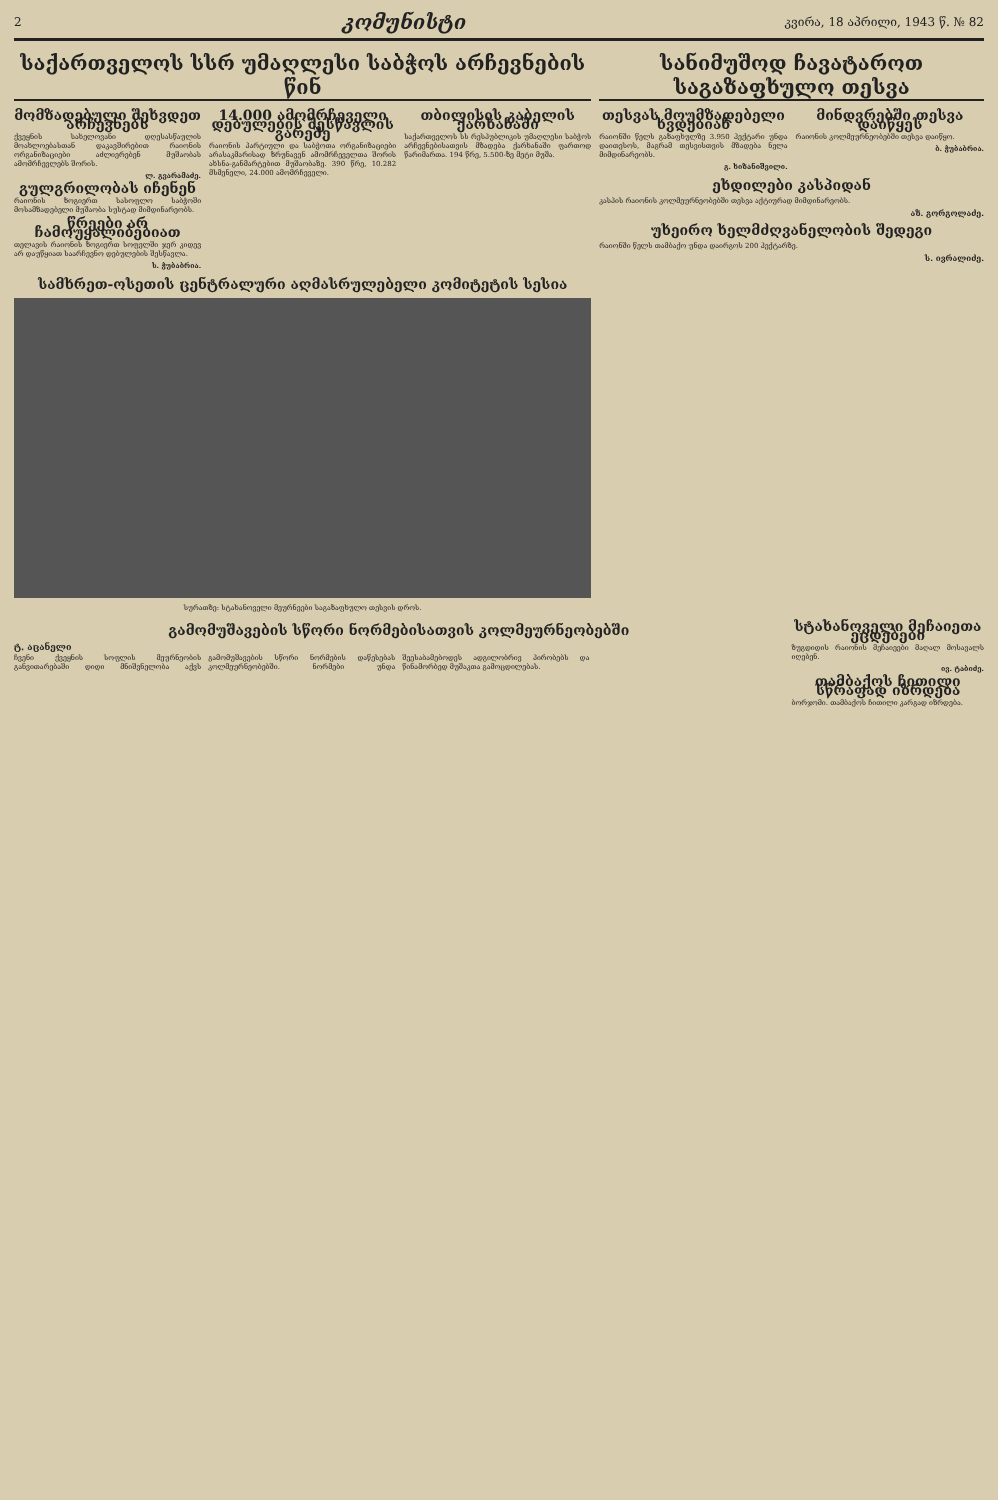2 კომუნისტი კვირა, 18 აპრილი, 1943 წ. № 82
საქართველოს სსრ უმაღლესი საბჭოს არჩევნების წინ
მომზადებული შეხვდეთ არჩევნებს
ქვეყნის სახელოვანი დღესასწაულის მოახლოებასთან დაკავშირებით რაიონის ორგანიზაციები აძლიერებენ მუშაობას ამომრჩევლებს შორის.
ლ. გვარამაძე.
გულგრილობას იჩენენ
რაიონის ზოგიერთ სასოფლო საბჭოში მოსამზადებელი მუშაობა სუსტად მიმდინარეობს.
წრეები არ ჩამოუყალიბებიათ
თელავის რაიონის ზოგიერთ სოფელში ჯერ კიდევ არ დაუწყიათ საარჩევნო დებულების შესწავლა.
ს. ჭუბაბრია.
14.000 ამომრჩეველი დებულების შესწავლის გარეშე
რაიონის პარტიული და საბჭოთა ორგანიზაციები არასაკმარისად ზრუნავენ ამომრჩეველთა შორის ახსნა-განმარტებით მუშაობაზე. 390 წრე, 10.282 მსმენელი, 24.000 ამომრჩეველი.
თბილისის კაბელის ქარხანაში
საქართველოს სს რესპუბლიკის უმაღლესი საბჭოს არჩევნებისათვის მზადება ქარხანაში ფართოდ წარიმართა. 194 წრე, 5.500-ზე მეტი მუშა.
სამხრეთ-ოსეთის ცენტრალური აღმასრულებელი კომიტეტის სესია
სურათზე: სტახანოველი მეურნეები საგაზაფხულო თესვის დროს.
სანიმუშოდ ჩავატაროთ საგაზაფხულო თესვა
თესვას მოუმზადებელი ხვდებიან
რაიონში წელს გაზაფხულზე 3.950 ჰექტარი უნდა დაითესოს, მაგრამ თესვისთვის მზადება ნელა მიმდინარეობს.
გ. ხიზანიშვილი.
მინდვრებში თესვა დაიწყეს
რაიონის კოლმეურნეობებში თესვა დაიწყო.
ბ. ჭუბაბრია.
ეხდილები კასპიდან
კასპის რაიონის კოლმეურნეობებში თესვა აქტიურად მიმდინარეობს.
აზ. გორგოლაძე.
უხეირო ხელმძღვანელობის შედეგი
რაიონში წელს თამბაქო უნდა დაირგოს 200 ჰექტარზე.
ს. ივრალიძე.
გამომუშავების სწორი ნორმებისათვის კოლმეურნეობებში
ტ. აცანელი
ჩვენი ქვეყნის სოფლის მეურნეობის განვითარებაში დიდი მნიშვნელობა აქვს გამომუშავების სწორი ნორმების დაწესებას კოლმეურნეობებში. ნორმები უნდა შეესაბამებოდეს ადგილობრივ პირობებს და წინამორბედ მუშაკთა გამოცდილებას.
სტახანოველი მეჩაიეთა ეცდებები
ზუგდიდის რაიონის მეჩაიეები მაღალ მოსავალს იღებენ.
ივ. ტაბიძე.
თამბაქოს ჩითილი სწრაფად იზრდება
ბორჯომი. თამბაქოს ჩითილი კარგად იზრდება.